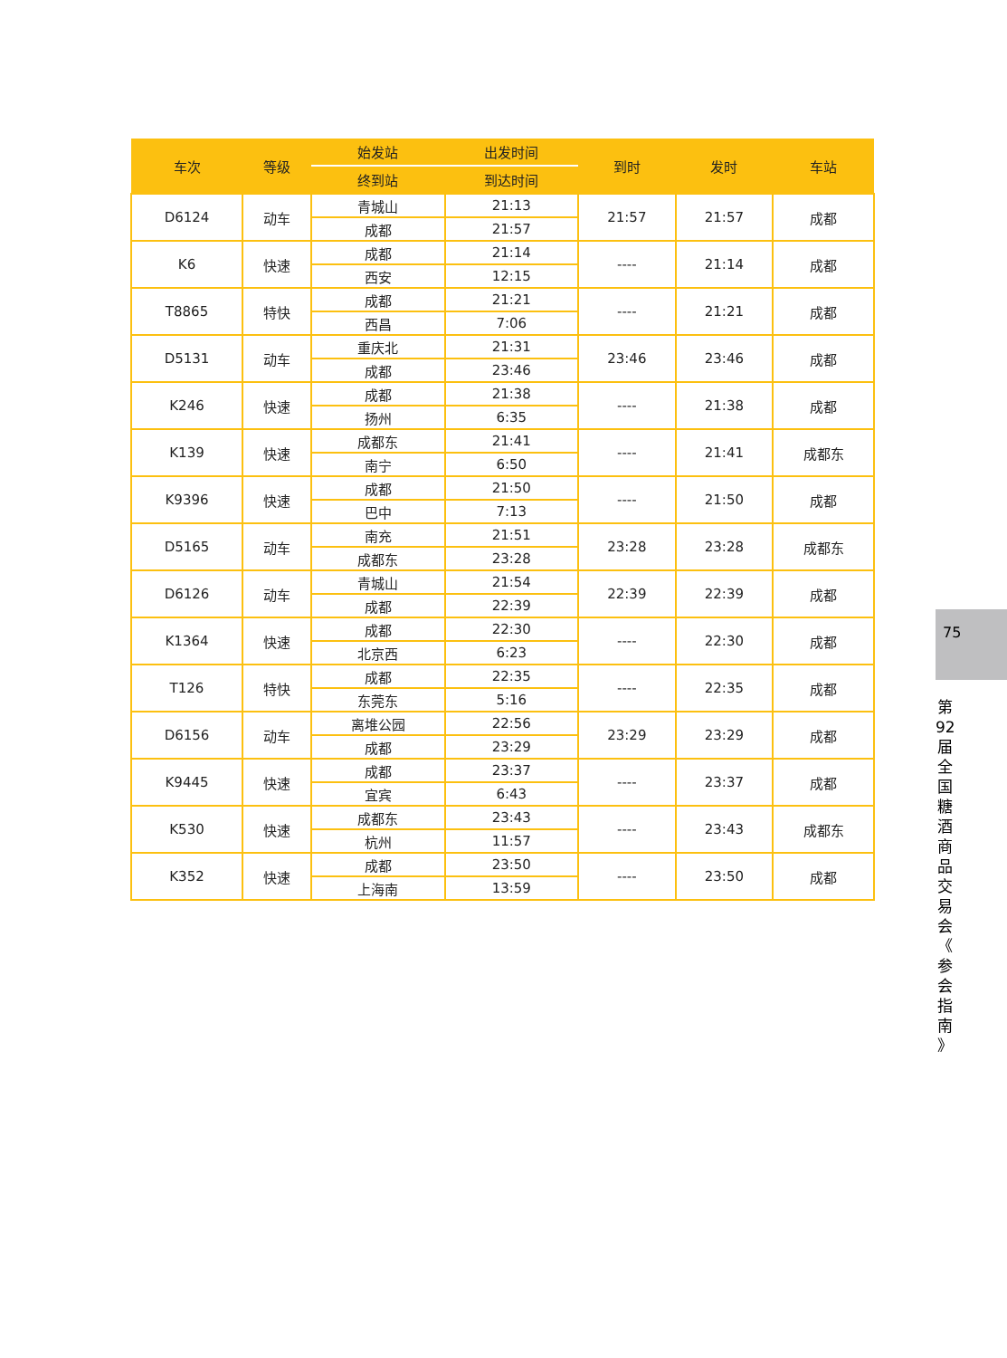| 车次 | 等级 | 始发站 | 出发时间 | 到时 | 发时 | 车站 |
| --- | --- | --- | --- | --- | --- | --- |
| | | 终到站 | 到达时间 | | | |
| D6124 | 动车 | 青城山 | 21:13 | 21:57 | 21:57 | 成都 |
| | | 成都 | 21:57 | | | |
| K6 | 快速 | 成都 | 21:14 | ---- | 21:14 | 成都 |
| | | 西安 | 12:15 | | | |
| T8865 | 特快 | 成都 | 21:21 | ---- | 21:21 | 成都 |
| | | 西昌 | 7:06 | | | |
| D5131 | 动车 | 重庆北 | 21:31 | 23:46 | 23:46 | 成都 |
| | | 成都 | 23:46 | | | |
| K246 | 快速 | 成都 | 21:38 | ---- | 21:38 | 成都 |
| | | 扬州 | 6:35 | | | |
| K139 | 快速 | 成都东 | 21:41 | ---- | 21:41 | 成都东 |
| | | 南宁 | 6:50 | | | |
| K9396 | 快速 | 成都 | 21:50 | ---- | 21:50 | 成都 |
| | | 巴中 | 7:13 | | | |
| D5165 | 动车 | 南充 | 21:51 | 23:28 | 23:28 | 成都东 |
| | | 成都东 | 23:28 | | | |
| D6126 | 动车 | 青城山 | 21:54 | 22:39 | 22:39 | 成都 |
| | | 成都 | 22:39 | | | |
| K1364 | 快速 | 成都 | 22:30 | ---- | 22:30 | 成都 |
| | | 北京西 | 6:23 | | | |
| T126 | 特快 | 成都 | 22:35 | ---- | 22:35 | 成都 |
| | | 东莞东 | 5:16 | | | |
| D6156 | 动车 | 离堆公园 | 22:56 | 23:29 | 23:29 | 成都 |
| | | 成都 | 23:29 | | | |
| K9445 | 快速 | 成都 | 23:37 | ---- | 23:37 | 成都 |
| | | 宜宾 | 6:43 | | | |
| K530 | 快速 | 成都东 | 23:43 | ---- | 23:43 | 成都东 |
| | | 杭州 | 11:57 | | | |
| K352 | 快速 | 成都 | 23:50 | ---- | 23:50 | 成都 |
| | | 上海南 | 13:59 | | | |
75
第 92 届 全 国 糖 酒 商 品 交 易 会 《 参 会 指 南 》